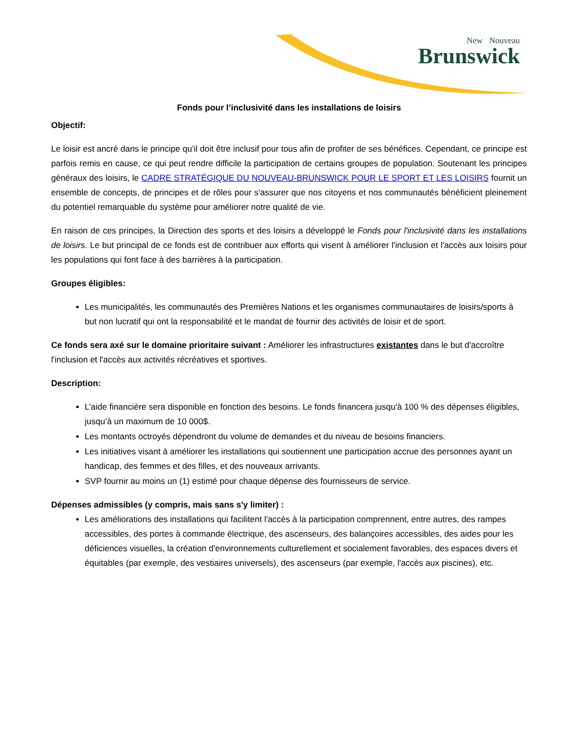New Nouveau
Brunswick
Fonds pour l’inclusivité dans les installations de loisirs
Objectif:
Le loisir est ancré dans le principe qu'il doit être inclusif pour tous afin de profiter de ses bénéfices. Cependant, ce principe est parfois remis en cause, ce qui peut rendre difficile la participation de certains groupes de population. Soutenant les principes généraux des loisirs, le CADRE STRATÉGIQUE DU NOUVEAU-BRUNSWICK POUR LE SPORT ET LES LOISIRS fournit un ensemble de concepts, de principes et de rôles pour s'assurer que nos citoyens et nos communautés bénéficient pleinement du potentiel remarquable du système pour améliorer notre qualité de vie.
En raison de ces principes, la Direction des sports et des loisirs a développé le Fonds pour l'inclusivité dans les installations de loisirs. Le but principal de ce fonds est de contribuer aux efforts qui visent à améliorer l'inclusion et l'accès aux loisirs pour les populations qui font face à des barrières à la participation.
Groupes éligibles:
Les municipalités, les communautés des Premières Nations et les organismes communautaires de loisirs/sports à but non lucratif qui ont la responsabilité et le mandat de fournir des activités de loisir et de sport.
Ce fonds sera axé sur le domaine prioritaire suivant : Améliorer les infrastructures existantes dans le but d'accroître l'inclusion et l'accès aux activités récréatives et sportives.
Description:
L’aide financière sera disponible en fonction des besoins. Le fonds financera jusqu'à 100 % des dépenses éligibles, jusqu’à un maximum de 10 000$.
Les montants octroyés dépendront du volume de demandes et du niveau de besoins financiers.
Les initiatives visant à améliorer les installations qui soutiennent une participation accrue des personnes ayant un handicap, des femmes et des filles, et des nouveaux arrivants.
SVP fournir au moins un (1) estimé pour chaque dépense des fournisseurs de service.
Dépenses admissibles (y compris, mais sans s'y limiter) :
Les améliorations des installations qui facilitent l'accès à la participation comprennent, entre autres, des rampes accessibles, des portes à commande électrique, des ascenseurs, des balançoires accessibles, des aides pour les déficiences visuelles, la création d'environnements culturellement et socialement favorables, des espaces divers et équitables (par exemple, des vestiaires universels), des ascenseurs (par exemple, l'accès aux piscines), etc.